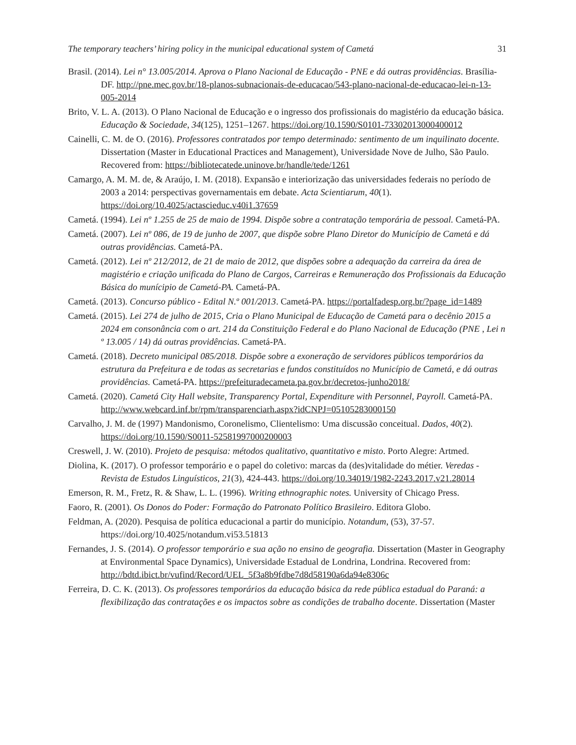The temporary teachers’ hiring policy in the municipal educational system of Cametá 31
Brasil. (2014). Lei n° 13.005/2014. Aprova o Plano Nacional de Educação - PNE e dá outras providências. Brasília-DF. http://pne.mec.gov.br/18-planos-subnacionais-de-educacao/543-plano-nacional-de-educacao-lei-n-13-005-2014
Brito, V. L. A. (2013). O Plano Nacional de Educação e o ingresso dos profissionais do magistério da educação básica. Educação & Sociedade, 34(125), 1251–1267. https://doi.org/10.1590/S0101-73302013000400012
Cainelli, C. M. de O. (2016). Professores contratados por tempo determinado: sentimento de um inquilinato docente. Dissertation (Master in Educational Practices and Management), Universidade Nove de Julho, São Paulo. Recovered from: https://bibliotecatede.uninove.br/handle/tede/1261
Camargo, A. M. M. de, & Araújo, I. M. (2018). Expansão e interiorização das universidades federais no período de 2003 a 2014: perspectivas governamentais em debate. Acta Scientiarum, 40(1). https://doi.org/10.4025/actascieduc.v40i1.37659
Cametá. (1994). Lei nº 1.255 de 25 de maio de 1994. Dispõe sobre a contratação temporária de pessoal. Cametá-PA.
Cametá. (2007). Lei nº 086, de 19 de junho de 2007, que dispõe sobre Plano Diretor do Município de Cametá e dá outras providências. Cametá-PA.
Cametá. (2012). Lei nº 212/2012, de 21 de maio de 2012, que dispões sobre a adequação da carreira da área de magistério e criação unificada do Plano de Cargos, Carreiras e Remuneração dos Profissionais da Educação Básica do munícipio de Cametá-PA. Cametá-PA.
Cametá. (2013). Concurso público - Edital N.º 001/2013. Cametá-PA. https://portalfadesp.org.br/?page_id=1489
Cametá. (2015). Lei 274 de julho de 2015, Cria o Plano Municipal de Educação de Cametá para o decênio 2015 a 2024 em consonância com o art. 214 da Constituição Federal e do Plano Nacional de Educação (PNE , Lei n º 13.005 / 14) dá outras providências. Cametá-PA.
Cametá. (2018). Decreto municipal 085/2018. Dispõe sobre a exoneração de servidores públicos temporários da estrutura da Prefeitura e de todas as secretarias e fundos constituídos no Município de Cametá, e dá outras providências. Cametá-PA. https://prefeituradecameta.pa.gov.br/decretos-junho2018/
Cametá. (2020). Cametá City Hall website, Transparency Portal, Expenditure with Personnel, Payroll. Cametá-PA. http://www.webcard.inf.br/rpm/transparenciarh.aspx?idCNPJ=05105283000150
Carvalho, J. M. de (1997) Mandonismo, Coronelismo, Clientelismo: Uma discussão conceitual. Dados, 40(2). https://doi.org/10.1590/S0011-52581997000200003
Creswell, J. W. (2010). Projeto de pesquisa: métodos qualitativo, quantitativo e misto. Porto Alegre: Artmed.
Diolina, K. (2017). O professor temporário e o papel do coletivo: marcas da (des)vitalidade do métier. Veredas - Revista de Estudos Linguísticos, 21(3), 424-443. https://doi.org/10.34019/1982-2243.2017.v21.28014
Emerson, R. M., Fretz, R. & Shaw, L. L. (1996). Writing ethnographic notes. University of Chicago Press.
Faoro, R. (2001). Os Donos do Poder: Formação do Patronato Político Brasileiro. Editora Globo.
Feldman, A. (2020). Pesquisa de política educacional a partir do município. Notandum, (53), 37-57. https://doi.org/10.4025/notandum.vi53.51813
Fernandes, J. S. (2014). O professor temporário e sua ação no ensino de geografia. Dissertation (Master in Geography at Environmental Space Dynamics), Universidade Estadual de Londrina, Londrina. Recovered from: http://bdtd.ibict.br/vufind/Record/UEL_5f3a8b9fdbe7d8d58190a6da94e8306c
Ferreira, D. C. K. (2013). Os professores temporários da educação básica da rede pública estadual do Paraná: a flexibilização das contratações e os impactos sobre as condições de trabalho docente. Dissertation (Master